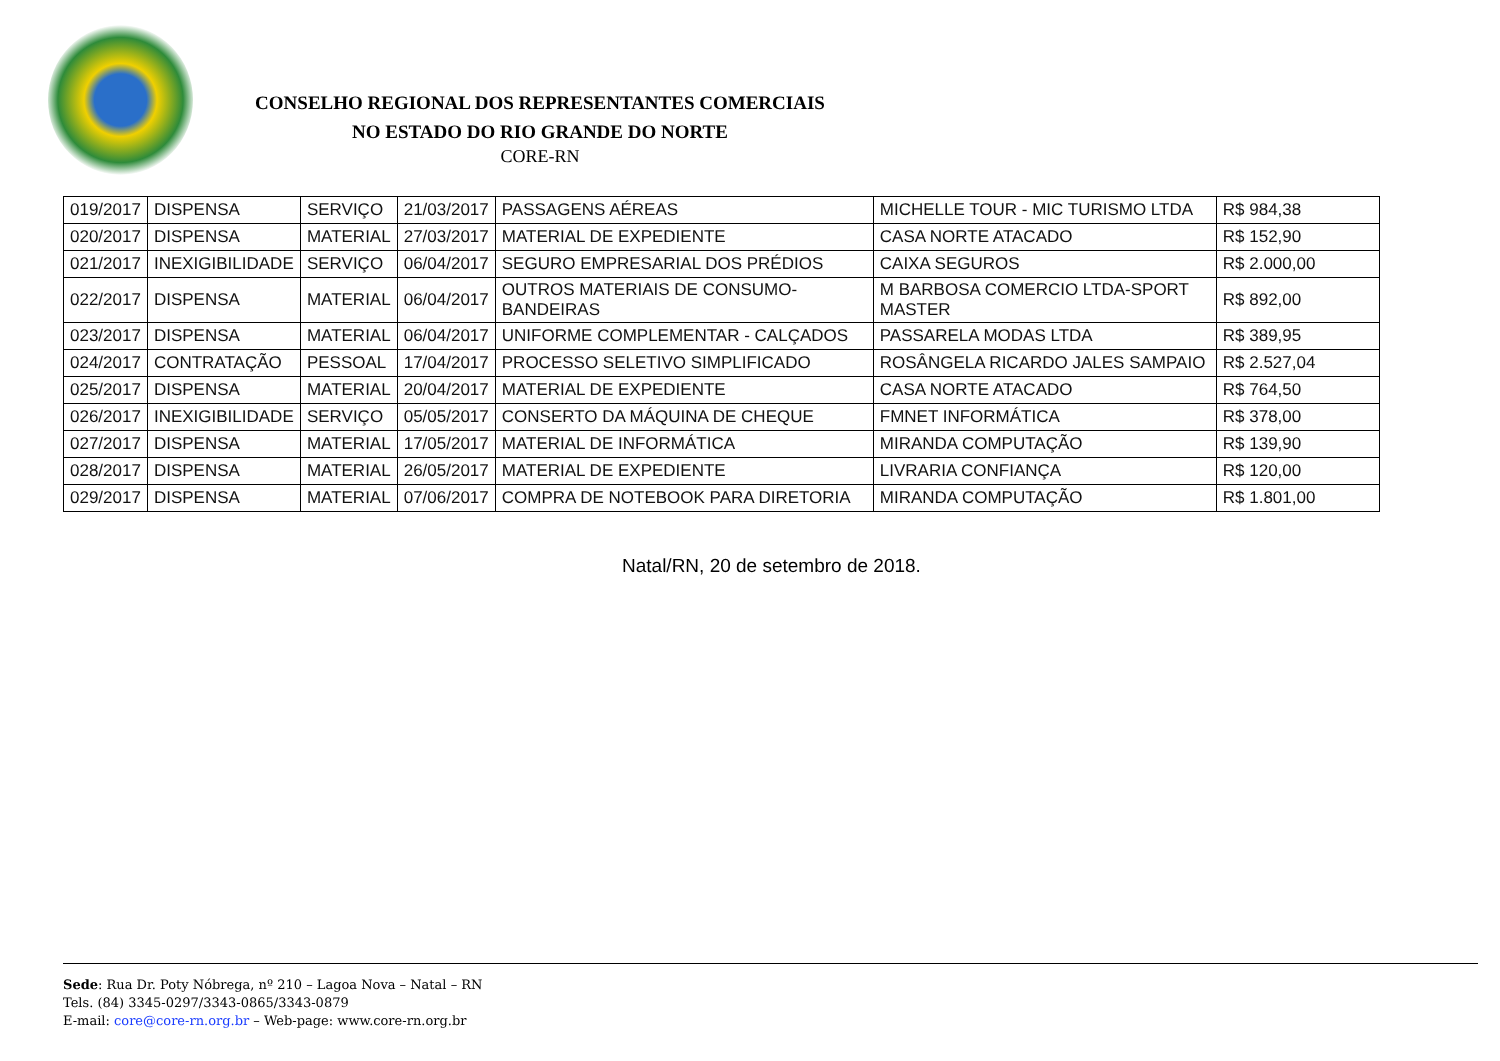CONSELHO REGIONAL DOS REPRESENTANTES COMERCIAIS
NO ESTADO DO RIO GRANDE DO NORTE
CORE-RN
| 019/2017 | DISPENSA | SERVIÇO | 21/03/2017 | PASSAGENS AÉREAS | MICHELLE TOUR - MIC TURISMO LTDA | R$ 984,38 |
| 020/2017 | DISPENSA | MATERIAL | 27/03/2017 | MATERIAL DE EXPEDIENTE | CASA NORTE ATACADO | R$ 152,90 |
| 021/2017 | INEXIGIBILIDADE | SERVIÇO | 06/04/2017 | SEGURO EMPRESARIAL DOS PRÉDIOS | CAIXA SEGUROS | R$ 2.000,00 |
| 022/2017 | DISPENSA | MATERIAL | 06/04/2017 | OUTROS MATERIAIS DE CONSUMO- BANDEIRAS | M BARBOSA COMERCIO LTDA-SPORT MASTER | R$ 892,00 |
| 023/2017 | DISPENSA | MATERIAL | 06/04/2017 | UNIFORME COMPLEMENTAR - CALÇADOS | PASSARELA MODAS LTDA | R$ 389,95 |
| 024/2017 | CONTRATAÇÃO | PESSOAL | 17/04/2017 | PROCESSO SELETIVO SIMPLIFICADO | ROSÂNGELA RICARDO JALES SAMPAIO | R$ 2.527,04 |
| 025/2017 | DISPENSA | MATERIAL | 20/04/2017 | MATERIAL DE EXPEDIENTE | CASA NORTE ATACADO | R$ 764,50 |
| 026/2017 | INEXIGIBILIDADE | SERVIÇO | 05/05/2017 | CONSERTO DA MÁQUINA DE CHEQUE | FMNET INFORMÁTICA | R$ 378,00 |
| 027/2017 | DISPENSA | MATERIAL | 17/05/2017 | MATERIAL DE INFORMÁTICA | MIRANDA COMPUTAÇÃO | R$ 139,90 |
| 028/2017 | DISPENSA | MATERIAL | 26/05/2017 | MATERIAL DE EXPEDIENTE | LIVRARIA CONFIANÇA | R$ 120,00 |
| 029/2017 | DISPENSA | MATERIAL | 07/06/2017 | COMPRA DE NOTEBOOK PARA DIRETORIA | MIRANDA COMPUTAÇÃO | R$ 1.801,00 |
Natal/RN, 20 de setembro de 2018.
Sede: Rua Dr. Poty Nóbrega, nº 210 – Lagoa Nova – Natal – RN
Tels. (84) 3345-0297/3343-0865/3343-0879
E-mail: core@core-rn.org.br – Web-page: www.core-rn.org.br